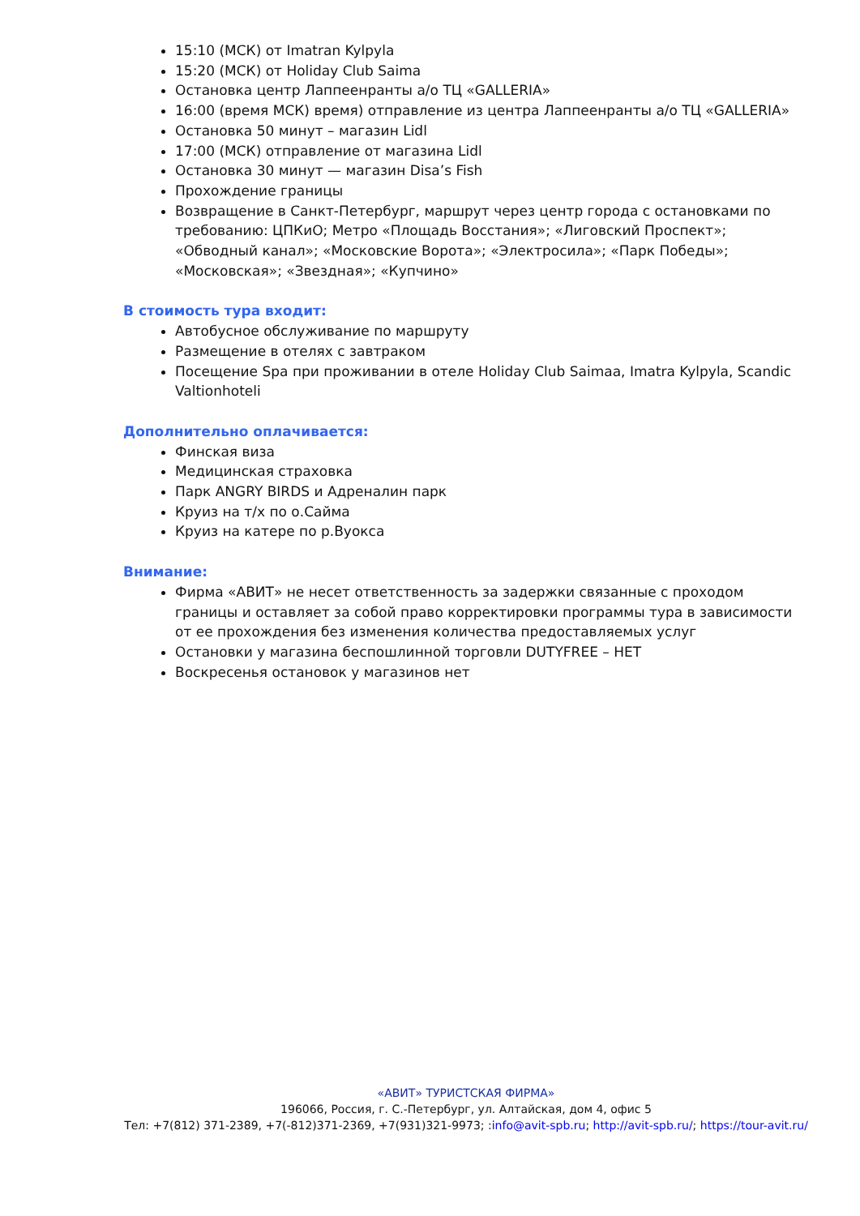15:10 (МСК) от Imatran Kylpyla
15:20 (МСК) от Holiday Club Saima
Остановка центр Лаппеенранты а/о ТЦ «GALLERIA»
16:00 (время МСК) время) отправление из центра Лаппеенранты а/о ТЦ «GALLERIA»
Остановка 50 минут – магазин Lidl
17:00 (МСК) отправление от магазина Lidl
Остановка 30 минут — магазин Disa’s Fish
Прохождение границы
Возвращение в Санкт-Петербург, маршрут через центр города с остановками по требованию: ЦПКиО; Метро «Площадь Восстания»; «Лиговский Проспект»; «Обводный канал»; «Московские Ворота»; «Электросила»; «Парк Победы»; «Московская»; «Звездная»; «Купчино»
В стоимость тура входит:
Автобусное обслуживание по маршруту
Размещение в отелях с завтраком
Посещение Spa при проживании в отеле Holiday Club Saimaa, Imatra Kylpyla, Scandic Valtionhoteli
Дополнительно оплачивается:
Финская виза
Медицинская страховка
Парк ANGRY BIRDS и Адреналин парк
Круиз на т/х по о.Сайма
Круиз на катере по р.Вуокса
Внимание:
Фирма «АВИТ» не несет ответственность за задержки связанные с проходом границы и оставляет за собой право корректировки программы тура в зависимости от ее прохождения без изменения количества предоставляемых услуг
Остановки у магазина беспошлинной торговли DUTYFREE – НЕТ
Воскресенья остановок у магазинов нет
«АВИТ» ТУРИСТСКАЯ ФИРМА»
196066, Россия, г. С.-Петербург, ул. Алтайская, дом 4, офис 5
Тел: +7(812) 371-2389, +7(-812)371-2369, +7(931)321-9973; :info@avit-spb.ru; http://avit-spb.ru/; https://tour-avit.ru/